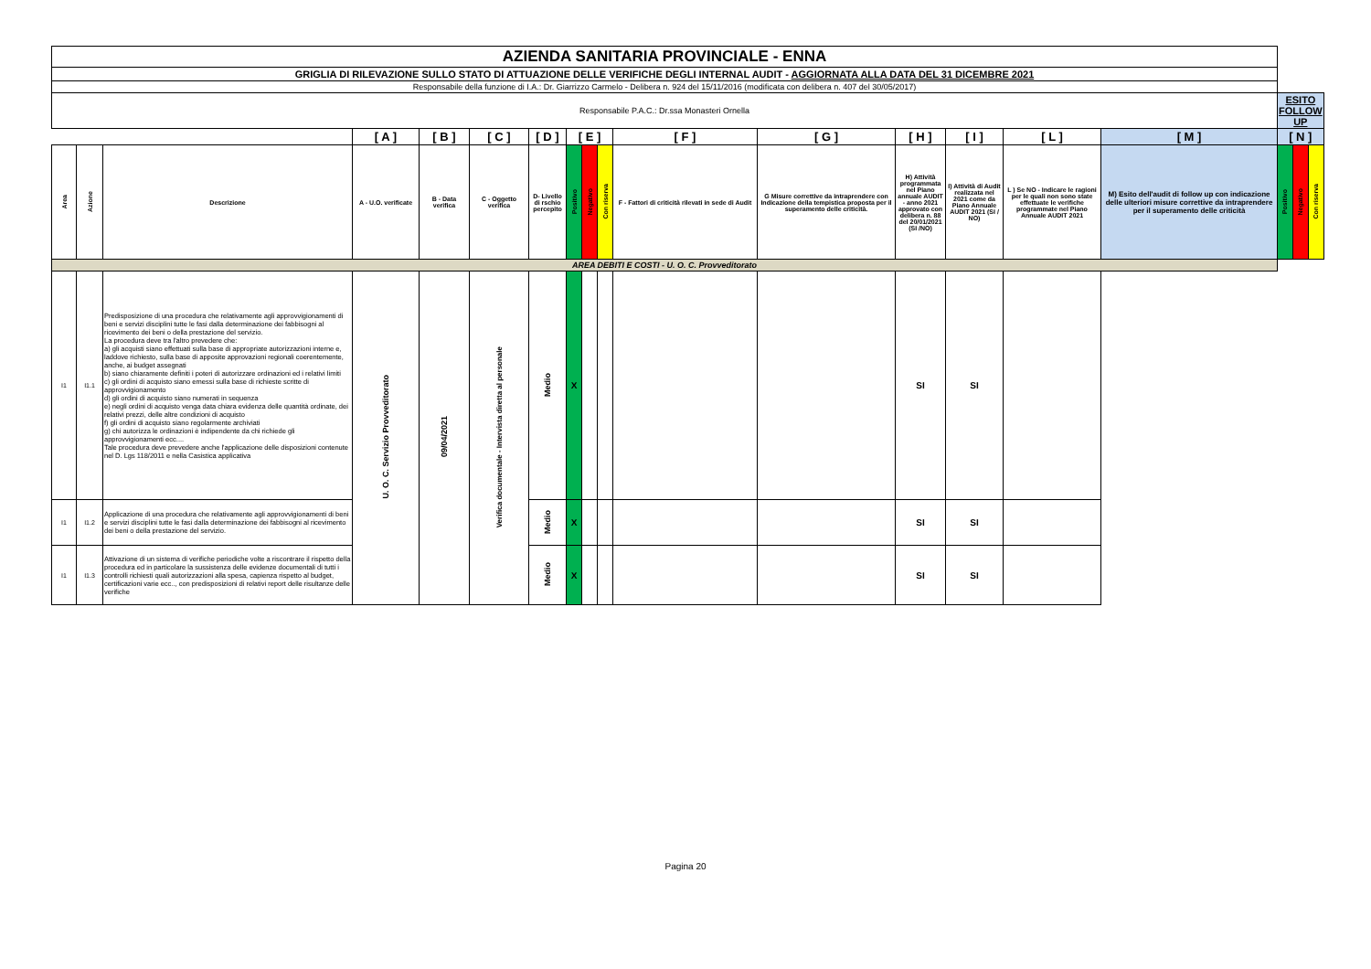| AZIENDA SANITARIA PROVINCIALE - ENNA | | | | | | | | | | | | | | | | | | |
| GRIGLIA DI RILEVAZIONE SULLO STATO DI ATTUAZIONE DELLE VERIFICHE DEGLI INTERNAL AUDIT - AGGIORNATA ALLA DATA DEL 31 DICEMBRE 2021 | | | | | | | | | | | | | | | | | | |
| Responsabile della funzione di I.A.: Dr. Giarrizzo Carmelo - Delibera n. 924 del 15/11/2016 (modificata con delibera n. 407 del 30/05/2017) | | | | | | | | | | | | | | | | | | |
| Responsabile P.A.C.: Dr.ssa Monasteri Ornella | | | | | | | | | | | | | | | | ESITO FOLLOW UP | | |
| | | | [ A ] | [ B ] | [ C ] | [ D ] | [ E ] | | | [ F ] | [ G ] | [ H ] | [ I ] | [ L ] | [ M ] | [ N ] | | |
| Area | Azione | Descrizione | A - U.O. verificate | B - Data verifica | C - Oggetto verifica | D- Livello di rschio percepito | Positivo | Negativo | Con riserva | F - Fattori di criticità rilevati in sede di Audit | G Misure correttive da intraprendere con Indicazione della tempistica proposta per il superamento delle criticità. | H) Attività programmata nel Piano annuale AUDIT - anno 2021 approvato con delibera n. 88 del 20/01/2021 (SI /NO) | I) Attività di Audit realizzata nel 2021 come da Piano Annuale AUDIT 2021 (SI / NO) | L ) Se NO - Indicare le ragioni per le quali non sono state effettuate le verifiche programmate nel Piano Annuale AUDIT 2021 | M) Esito dell'audit di follow up con indicazione delle ulteriori misure correttive da intraprendere per il superamento delle criticità | Positivo | Negativo | Con riserva |
| AREA DEBITI E COSTI - U. O. C. Provveditorato | | | | | | | | | | | | | | | | | | |
| I1 | I1.1 | Predisposizione di una procedura che relativamente agli approvvigionamenti di beni e servizi disciplini tutte le fasi dalla determinazione dei fabbisogni al ricevimento dei beni o della prestazione del servizio. La procedura deve tra l'altro prevedere che: a) gli acquisti siano effettuati sulla base di appropriate autorizzazioni interne e, laddove richiesto, sulla base di apposite approvazioni regionali coerentemente, anche, ai budget assegnati b) siano chiaramente definiti i poteri di autorizzare ordinazioni ed i relativi limiti c) gli ordini di acquisto siano emessi sulla base di richieste scritte di approvvigionamento d) gli ordini di acquisto siano numerati in sequenza e) negli ordini di acquisto venga data chiara evidenza delle quantità ordinate, dei relativi prezzi, delle altre condizioni di acquisto f) gli ordini di acquisto siano regolarmente archiviati g) chi autorizza le ordinazioni è indipendente da chi richiede gli approvvigionamenti ecc.... Tale procedura deve prevedere anche l'applicazione delle disposizioni contenute nel D. Lgs 118/2011 e nella Casistica applicativa | U. O. C. Servizio Provveditorato | 09/04/2021 | Verifica documentale - Intervista diretta al personale | Medio | X | | | | | SI | SI | | | | | |
| I1 | I1.2 | Applicazione di una procedura che relativamente agli approvvigionamenti di beni e servizi disciplini tutte le fasi dalla determinazione dei fabbisogni al ricevimento dei beni o della prestazione del servizio. | | | | Medio | X | | | | | SI | SI | | | | | |
| I1 | I1.3 | Attivazione di un sistema di verifiche periodiche volte a riscontrare il rispetto della procedura ed in particolare la sussistenza delle evidenze documentali di tutti i controlli richiesti quali autorizzazioni alla spesa, capienza rispetto al budget, certificazioni varie ecc.., con predisposizioni di relativi report delle risultanze delle verifiche | | | | Medio | X | | | | | SI | SI | | | | | |
Pagina 20